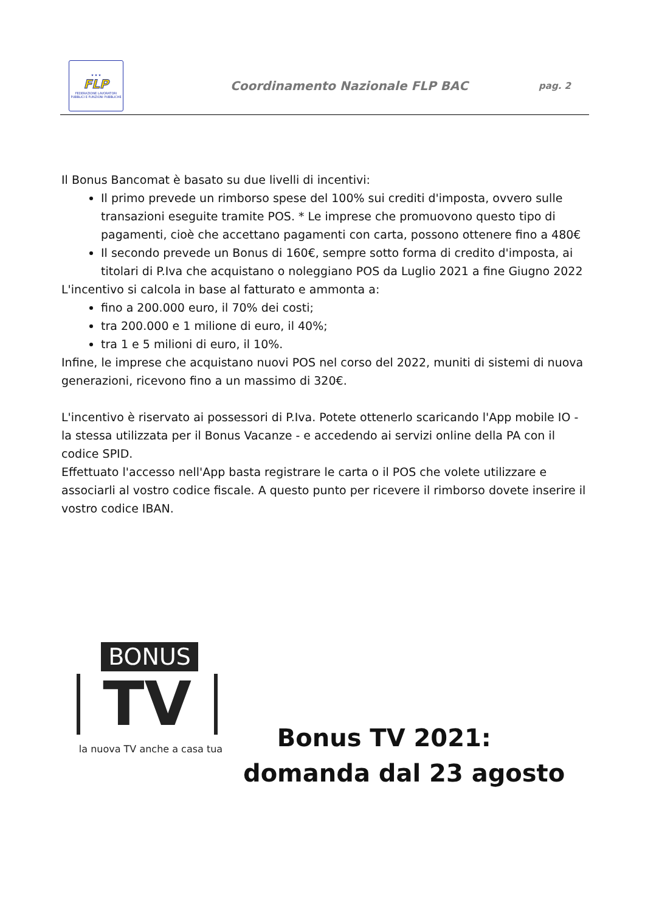★ ★ ★
FLP
FEDERAZIONE LAVORATORI PUBBLICI E FUNZIONI PUBBLICHE
Coordinamento Nazionale FLP BAC
pag. 2
Il Bonus Bancomat è basato su due livelli di incentivi:
Il primo prevede un rimborso spese del 100% sui crediti d'imposta, ovvero sulle transazioni eseguite tramite POS. * Le imprese che promuovono questo tipo di pagamenti, cioè che accettano pagamenti con carta, possono ottenere fino a 480€
Il secondo prevede un Bonus di 160€, sempre sotto forma di credito d'imposta, ai titolari di P.Iva che acquistano o noleggiano POS da Luglio 2021 a fine Giugno 2022
L'incentivo si calcola in base al fatturato e ammonta a:
fino a 200.000 euro, il 70% dei costi;
tra 200.000 e 1 milione di euro, il 40%;
tra 1 e 5 milioni di euro, il 10%.
Infine, le imprese che acquistano nuovi POS nel corso del 2022, muniti di sistemi di nuova generazioni, ricevono fino a un massimo di 320€.
L'incentivo è riservato ai possessori di P.Iva. Potete ottenerlo scaricando l'App mobile IO - la stessa utilizzata per il Bonus Vacanze - e accedendo ai servizi online della PA con il codice SPID.
Effettuato l'accesso nell'App basta registrare le carta o il POS che volete utilizzare e associarli al vostro codice fiscale. A questo punto per ricevere il rimborso dovete inserire il vostro codice IBAN.
BONUS
TV
la nuova TV anche a casa tua
Bonus TV 2021: domanda dal 23 agosto